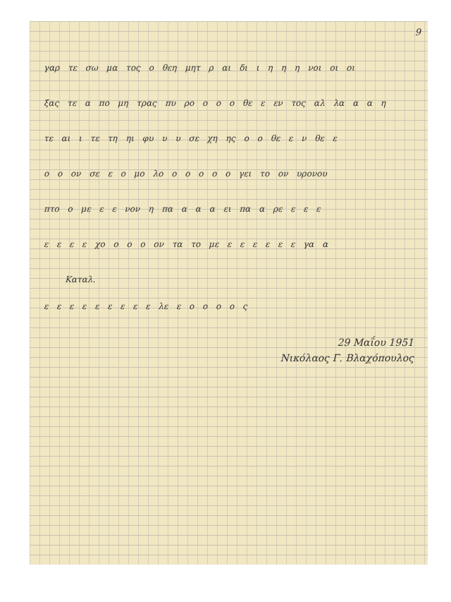9
γαρ τε σω μα τος ο θεη μητ ρ αι δι ι η η η νοι οι οι
ξας τε α πο μη τρας πυ ρο ο ο ο θε ε εν τος αλ λα α α η
τε αι ι τε τη ηι φυ υ υ σε χη ης ο ο θε ε ν θε ε
ο ο ον σε ε ο μο λο ο ο ο ο ο γει το ον υρονου
πτο ο με ε ε νον η πα α α α ει πα α ρε ε ε ε
ε ε ε ε χο ο ο ο ον τα το με ε ε ε ε ε ε γα α
Καταλ.
ε ε ε ε ε ε ε ε ε λε ε ο ο ο ο ς
29 Μαΐου 1951
Νικόλαος Γ. Βλαχόπουλος